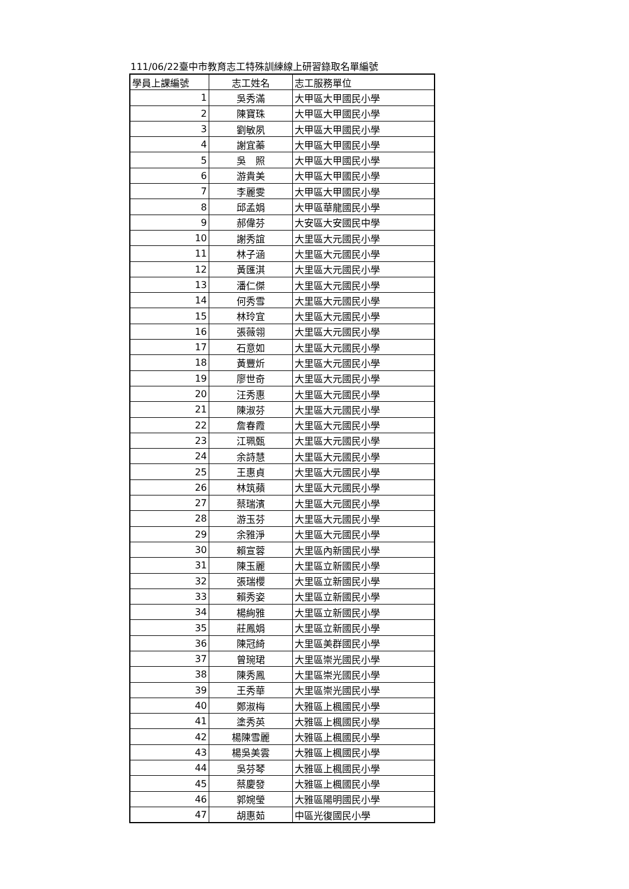111/06/22臺中市教育志工特殊訓練線上研習錄取名單編號
| 學員上課編號 | 志工姓名 | 志工服務單位 |
| --- | --- | --- |
| 1 | 吳秀滿 | 大甲區大甲國民小學 |
| 2 | 陳寶珠 | 大甲區大甲國民小學 |
| 3 | 劉敏夙 | 大甲區大甲國民小學 |
| 4 | 謝宜蓁 | 大甲區大甲國民小學 |
| 5 | 吳 照 | 大甲區大甲國民小學 |
| 6 | 游貴美 | 大甲區大甲國民小學 |
| 7 | 李麗雯 | 大甲區大甲國民小學 |
| 8 | 邱孟娟 | 大甲區華龍國民小學 |
| 9 | 郝偉芬 | 大安區大安國民中學 |
| 10 | 謝秀誼 | 大里區大元國民小學 |
| 11 | 林子涵 | 大里區大元國民小學 |
| 12 | 黃匯淇 | 大里區大元國民小學 |
| 13 | 潘仁傑 | 大里區大元國民小學 |
| 14 | 何秀雪 | 大里區大元國民小學 |
| 15 | 林玲宜 | 大里區大元國民小學 |
| 16 | 張薇翎 | 大里區大元國民小學 |
| 17 | 石意如 | 大里區大元國民小學 |
| 18 | 黃豐炘 | 大里區大元國民小學 |
| 19 | 廖世奇 | 大里區大元國民小學 |
| 20 | 汪秀惠 | 大里區大元國民小學 |
| 21 | 陳淑芬 | 大里區大元國民小學 |
| 22 | 詹春霞 | 大里區大元國民小學 |
| 23 | 江珮甄 | 大里區大元國民小學 |
| 24 | 余詩慧 | 大里區大元國民小學 |
| 25 | 王惠貞 | 大里區大元國民小學 |
| 26 | 林筑蘋 | 大里區大元國民小學 |
| 27 | 蔡瑞濱 | 大里區大元國民小學 |
| 28 | 游玉芬 | 大里區大元國民小學 |
| 29 | 余雅淨 | 大里區大元國民小學 |
| 30 | 賴宣蓉 | 大里區內新國民小學 |
| 31 | 陳玉麗 | 大里區立新國民小學 |
| 32 | 張瑞櫻 | 大里區立新國民小學 |
| 33 | 賴秀姿 | 大里區立新國民小學 |
| 34 | 楊絢雅 | 大里區立新國民小學 |
| 35 | 莊鳳娟 | 大里區立新國民小學 |
| 36 | 陳冠綺 | 大里區美群國民小學 |
| 37 | 曾琬珺 | 大里區崇光國民小學 |
| 38 | 陳秀鳳 | 大里區崇光國民小學 |
| 39 | 王秀華 | 大里區崇光國民小學 |
| 40 | 鄭淑梅 | 大雅區上楓國民小學 |
| 41 | 塗秀英 | 大雅區上楓國民小學 |
| 42 | 楊陳雪麗 | 大雅區上楓國民小學 |
| 43 | 楊吳美雲 | 大雅區上楓國民小學 |
| 44 | 吳芬琴 | 大雅區上楓國民小學 |
| 45 | 蔡慶發 | 大雅區上楓國民小學 |
| 46 | 郭婉瑩 | 大雅區陽明國民小學 |
| 47 | 胡惠茹 | 中區光復國民小學 |